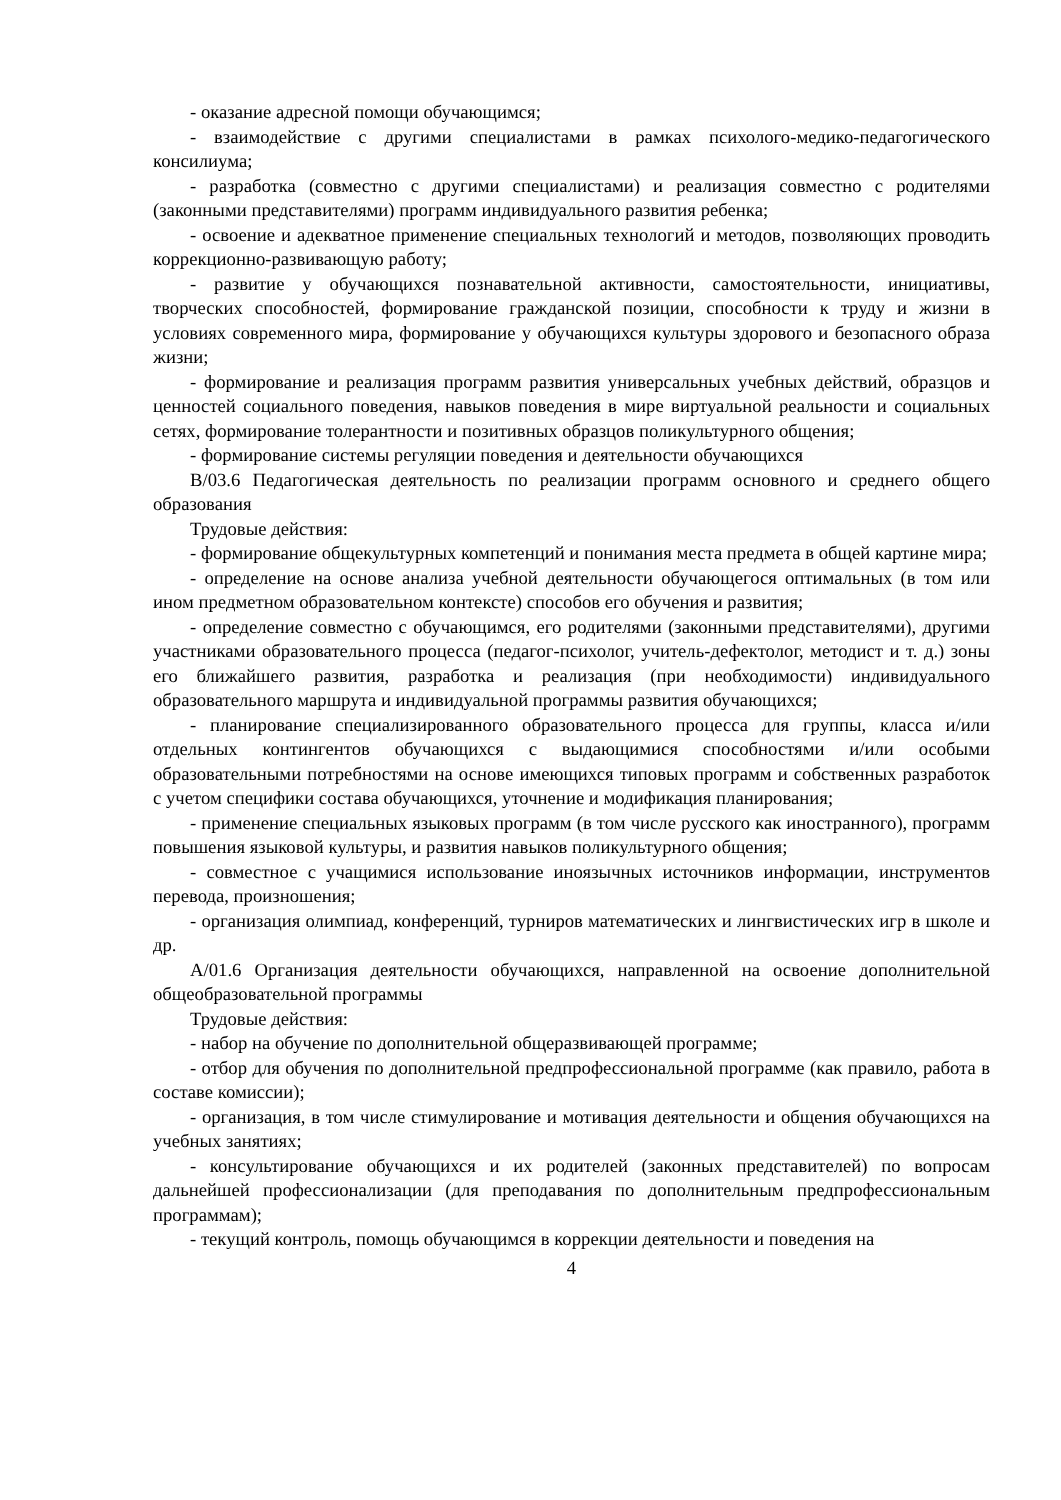- оказание адресной помощи обучающимся;
- взаимодействие с другими специалистами в рамках психолого-медико-педагогического консилиума;
- разработка (совместно с другими специалистами) и реализация совместно с родителями (законными представителями) программ индивидуального развития ребенка;
- освоение и адекватное применение специальных технологий и методов, позволяющих проводить коррекционно-развивающую работу;
- развитие у обучающихся познавательной активности, самостоятельности, инициативы, творческих способностей, формирование гражданской позиции, способности к труду и жизни в условиях современного мира, формирование у обучающихся культуры здорового и безопасного образа жизни;
- формирование и реализация программ развития универсальных учебных действий, образцов и ценностей социального поведения, навыков поведения в мире виртуальной реальности и социальных сетях, формирование толерантности и позитивных образцов поликультурного общения;
- формирование системы регуляции поведения и деятельности обучающихся
В/03.6 Педагогическая деятельность по реализации программ основного и среднего общего образования
Трудовые действия:
- формирование общекультурных компетенций и понимания места предмета в общей картине мира;
- определение на основе анализа учебной деятельности обучающегося оптимальных (в том или ином предметном образовательном контексте) способов его обучения и развития;
- определение совместно с обучающимся, его родителями (законными представителями), другими участниками образовательного процесса (педагог-психолог, учитель-дефектолог, методист и т. д.) зоны его ближайшего развития, разработка и реализация (при необходимости) индивидуального образовательного маршрута и индивидуальной программы развития обучающихся;
- планирование специализированного образовательного процесса для группы, класса и/или отдельных контингентов обучающихся с выдающимися способностями и/или особыми образовательными потребностями на основе имеющихся типовых программ и собственных разработок с учетом специфики состава обучающихся, уточнение и модификация планирования;
- применение специальных языковых программ (в том числе русского как иностранного), программ повышения языковой культуры, и развития навыков поликультурного общения;
- совместное с учащимися использование иноязычных источников информации, инструментов перевода, произношения;
- организация олимпиад, конференций, турниров математических и лингвистических игр в школе и др.
А/01.6 Организация деятельности обучающихся, направленной на освоение дополнительной общеобразовательной программы
Трудовые действия:
- набор на обучение по дополнительной общеразвивающей программе;
- отбор для обучения по дополнительной предпрофессиональной программе (как правило, работа в составе комиссии);
- организация, в том числе стимулирование и мотивация деятельности и общения обучающихся на учебных занятиях;
- консультирование обучающихся и их родителей (законных представителей) по вопросам дальнейшей профессионализации (для преподавания по дополнительным предпрофессиональным программам);
- текущий контроль, помощь обучающимся в коррекции деятельности и поведения на
4